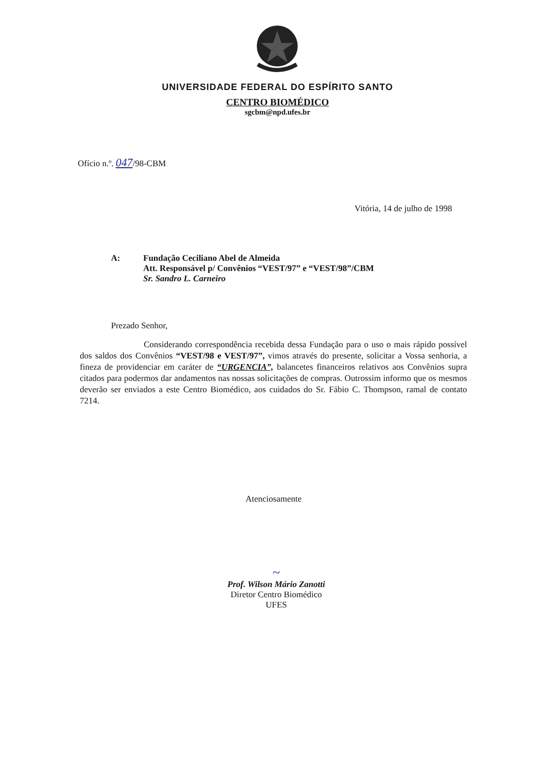UNIVERSIDADE FEDERAL DO ESPÍRITO SANTO
CENTRO BIOMÉDICO
sgcbm@npd.ufes.br
Ofício n.º. 047/98-CBM
Vitória, 14 de julho de 1998
A: Fundação Ceciliano Abel de Almeida
Att. Responsável p/ Convênios “VEST/97” e “VEST/98”/CBM
Sr. Sandro L. Carneiro
Prezado Senhor,
Considerando correspondência recebida dessa Fundação para o uso o mais rápido possível dos saldos dos Convênios “VEST/98 e VEST/97”, vimos através do presente, solicitar a Vossa senhoria, a fineza de providenciar em caráter de “URGENCIA”, balancetes financeiros relativos aos Convênios supra citados para podermos dar andamentos nas nossas solicitações de compras. Outrossim informo que os mesmos deverão ser enviados a este Centro Biomédico, aos cuidados do Sr. Fábio C. Thompson, ramal de contato 7214.
Atenciosamente
~
Prof. Wilson Mário Zanotti
Diretor Centro Biomédico
UFES